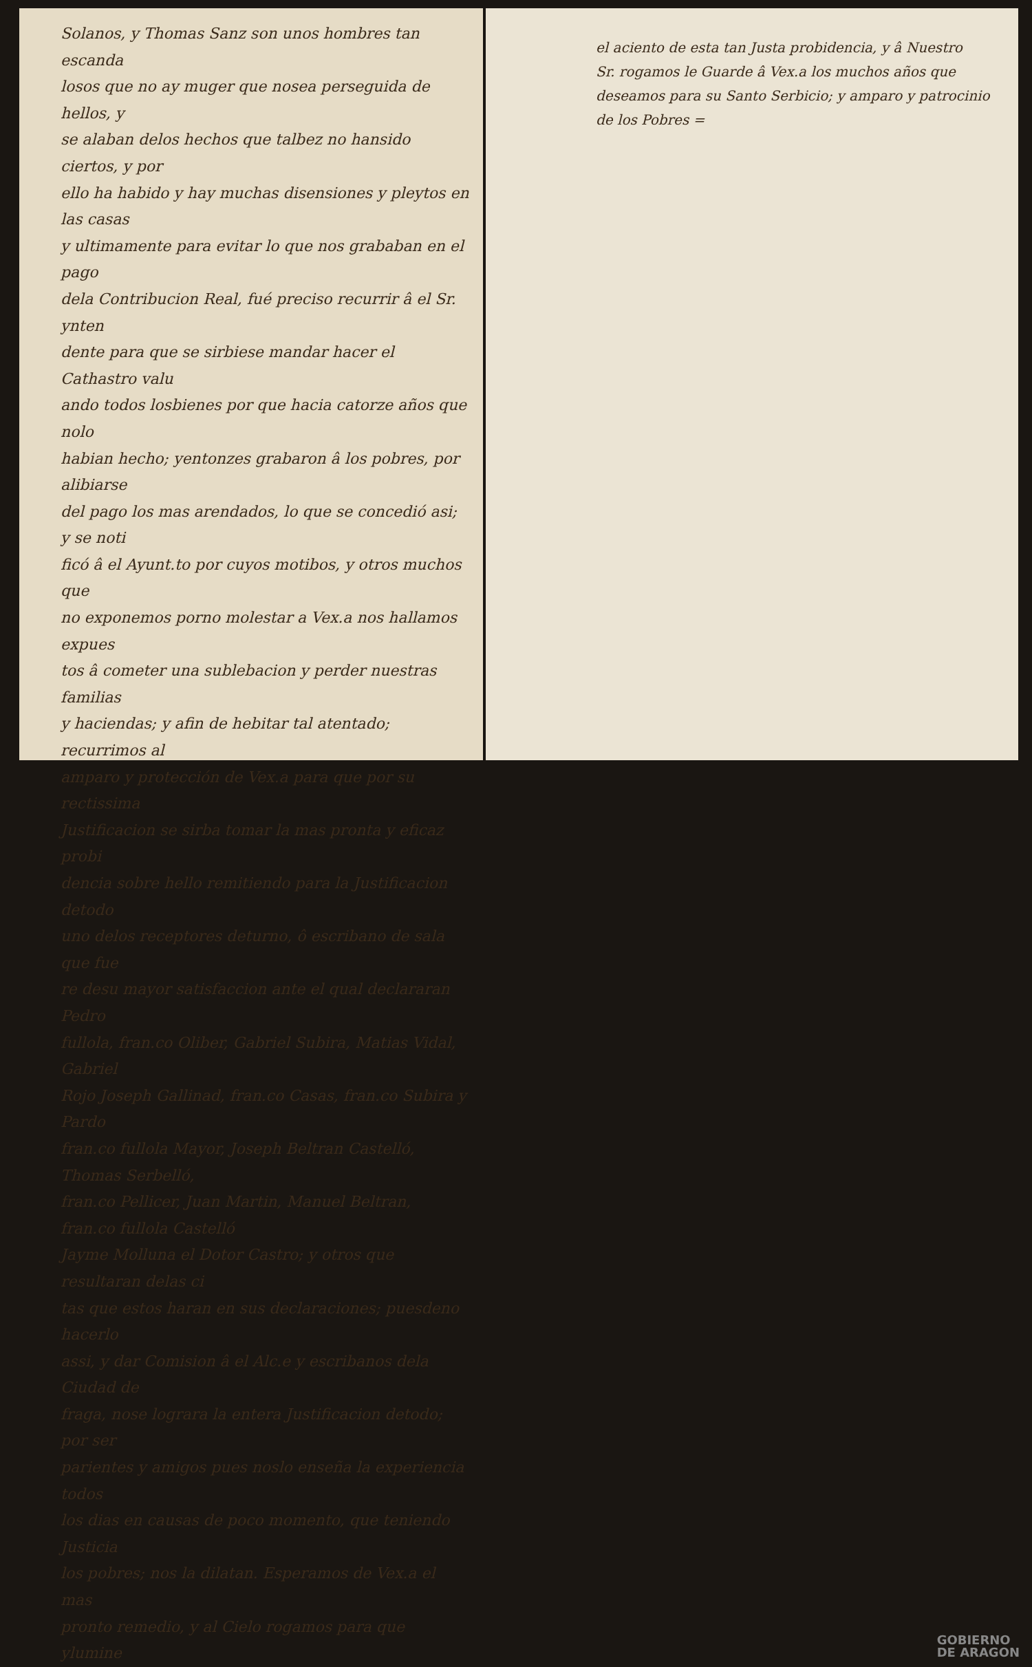Solanos, y Thomas Sanz son unos hombres tan escanda
losos que no ay muger que nosea perseguida de hellos, y
se alaban delos hechos que talbez no hansido ciertos, y por
ello ha habido y hay muchas disensiones y pleytos en las casas
y ultimamente para evitar lo que nos grababan en el pago
dela Contribucion Real, fué preciso recurrir â el Sr. ynten
dente para que se sirbiese mandar hacer el Cathastro valu
ando todos losbienes por que hacia catorze años que nolo
habian hecho; yentonzes grabaron â los pobres, por alibiarse
del pago los mas arendados, lo que se concedió asi; y se noti
ficó â el Ayunt.to por cuyos motibos, y otros muchos que
no exponemos porno molestar a Vex.a nos hallamos expues
tos â cometer una sublebacion y perder nuestras familias
y haciendas; y afin de hebitar tal atentado; recurrimos al
amparo y protección de Vex.a para que por su rectissima
Justificacion se sirba tomar la mas pronta y eficaz probi
dencia sobre hello remitiendo para la Justificacion detodo
uno delos receptores deturno, ô escribano de sala que fue
re desu mayor satisfaccion ante el qual declararan Pedro
fullola, fran.co Oliber, Gabriel Subira, Matias Vidal, Gabriel
Rojo Joseph Gallinad, fran.co Casas, fran.co Subira y Pardo
fran.co fullola Mayor, Joseph Beltran Castelló, Thomas Serbelló,
fran.co Pellicer, Juan Martin, Manuel Beltran, fran.co fullola Castelló
Jayme Molluna el Dotor Castro; y otros que resultaran delas ci
tas que estos haran en sus declaraciones; puesdeno hacerlo
assi, y dar Comision â el Alc.e y escribanos dela Ciudad de
fraga, nose lograra la entera Justificacion detodo; por ser
parientes y amigos pues noslo enseña la experiencia todos
los dias en causas de poco momento, que teniendo Justicia
los pobres; nos la dilatan. Esperamos de Vex.a el mas
pronto remedio, y al Cielo rogamos para que ylumine
el aciento de esta tan Justa probidencia, y â Nuestro
Sr. rogamos le Guarde â Vex.a los muchos años que
deseamos para su Santo Serbicio; y amparo y patrocinio
de los Pobres =
GOBIERNO
DE ARAGON